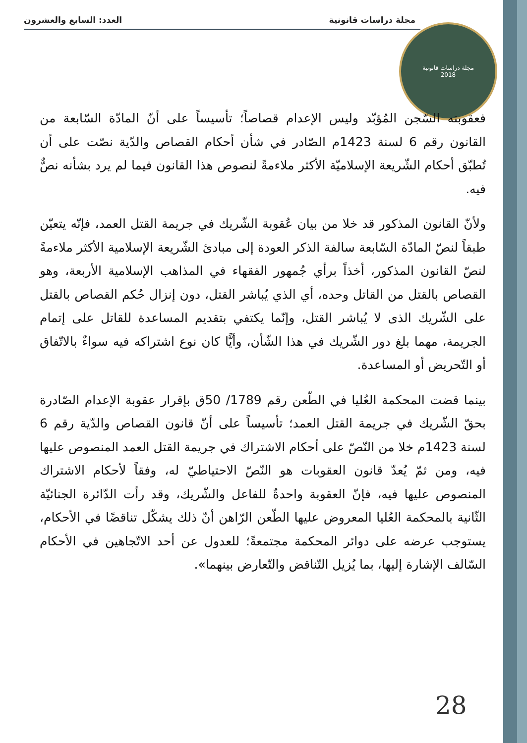مجلة دراسات قانونية العدد: السابع والعشرون
مجلة دراسات قانونية
2018
فعقوبته السّجن المُؤبّد وليس الإعدام قصاصاً؛ تأسيساً على أنّ المادّة السّابعة من القانون رقم 6 لسنة 1423م الصّادر في شأن أحكام القصاص والدّية نصّت على أن تُطبّق أحكام الشّريعة الإسلاميّة الأكثر ملاءمةً لنصوص هذا القانون فيما لم يرد بشأنه نصٌّ فيه.
ولأنّ القانون المذكور قد خلا من بيان عُقوبة الشّريك في جريمة القتل العمد، فإنّه يتعيّن طبقاً لنصّ المادّة السّابعة سالفة الذكر العودة إلى مبادئ الشّريعة الإسلامية الأكثر ملاءمةً لنصّ القانون المذكور، أخذاً برأي جُمهور الفقهاء في المذاهب الإسلامية الأربعة، وهو القصاص بالقتل من القاتل وحده، أي الذي يُباشر القتل، دون إنزال حُكم القصاص بالقتل على الشّريك الذى لا يُباشر القتل، وإنّما يكتفي بتقديم المساعدة للقاتل على إتمام الجريمة، مهما بلغ دور الشّريك في هذا الشّأن، وأيًّا كان نوع اشتراكه فيه سواءٌ بالاتّفاق أو التّحريض أو المساعدة.
بينما قضت المحكمة العُليا في الطّعن رقم 1789/ 50ق بإقرار عقوبة الإعدام الصّادرة بحقّ الشّريك في جريمة القتل العمد؛ تأسيساً على أنّ قانون القصاص والدّية رقم 6 لسنة 1423م خلا من النّصّ على أحكام الاشتراك في جريمة القتل العمد المنصوص عليها فيه، ومن ثمّ يُعدّ قانون العقوبات هو النّصّ الاحتياطيّ له، وفقاً لأحكام الاشتراك المنصوص عليها فيه، فإنّ العقوبة واحدةٌ للفاعل والشّريك، وقد رأت الدّائرة الجنائيّة الثّانية بالمحكمة العُليا المعروض عليها الطّعن الرّاهن أنّ ذلك يشكّل تناقضًا في الأحكام، يستوجب عرضه على دوائر المحكمة مجتمعةً؛ للعدول عن أحد الاتّجاهين في الأحكام السّالف الإشارة إليها، بما يُزيل التّناقض والتّعارض بينهما».
28